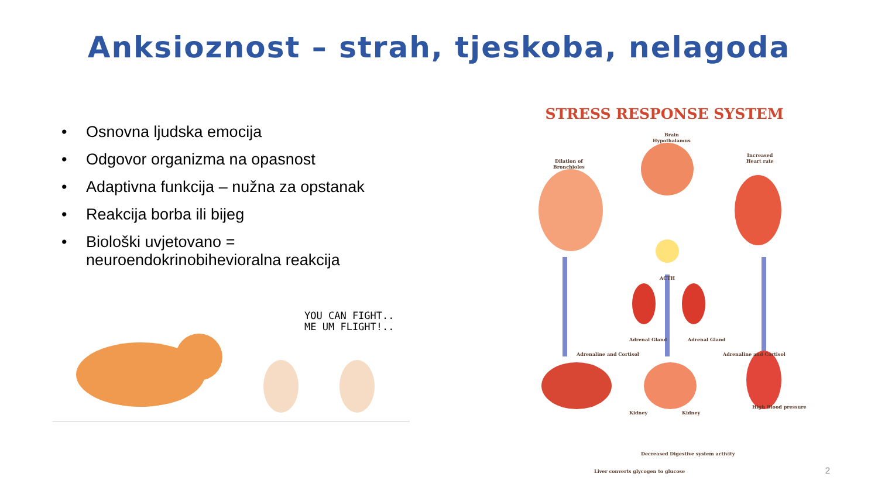Anksioznost – strah, tjeskoba, nelagoda
• Osnovna ljudska emocija
• Odgovor organizma na opasnost
• Adaptivna funkcija – nužna za opstanak
• Reakcija borba ili bijeg
• Biološki uvjetovano =
neuroendokrinobihevioralna reakcija
YOU CAN FIGHT..
ME UM FLIGHT!..
STRESS RESPONSE SYSTEM
Brain
Hypothalamus
Dilation of
Bronchioles
Increased
Heart rate
ACTH
Adrenal Gland Adrenal Gland
Adrenaline and Cortisol Adrenaline and Cortisol
Kidney Kidney
High Blood pressure
Liver converts glycogen to glucose
Decreased Digestive system activity
2